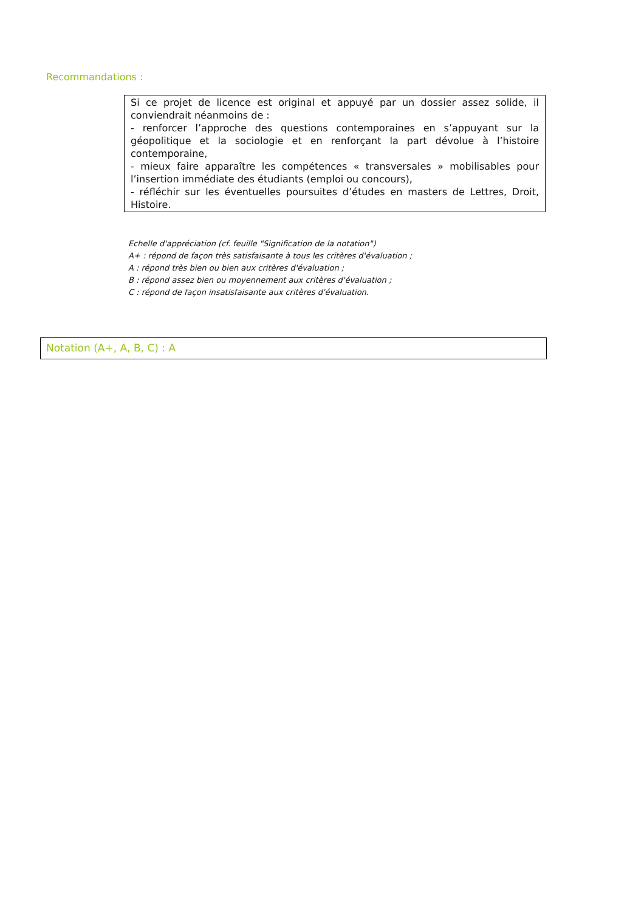Recommandations :
Si ce projet de licence est original et appuyé par un dossier assez solide, il conviendrait néanmoins de :
- renforcer l’approche des questions contemporaines en s’appuyant sur la géopolitique et la sociologie et en renforçant la part dévolue à l’histoire contemporaine,
- mieux faire apparaître les compétences « transversales » mobilisables pour l’insertion immédiate des étudiants (emploi ou concours),
- réfléchir sur les éventuelles poursuites d’études en masters de Lettres, Droit, Histoire.
Echelle d'appréciation (cf. feuille "Signification de la notation")
A+ : répond de façon très satisfaisante à tous les critères d'évaluation ;
A : répond très bien ou bien aux critères d'évaluation ;
B : répond assez bien ou moyennement aux critères d'évaluation ;
C : répond de façon insatisfaisante aux critères d'évaluation.
Notation (A+, A, B, C) : A